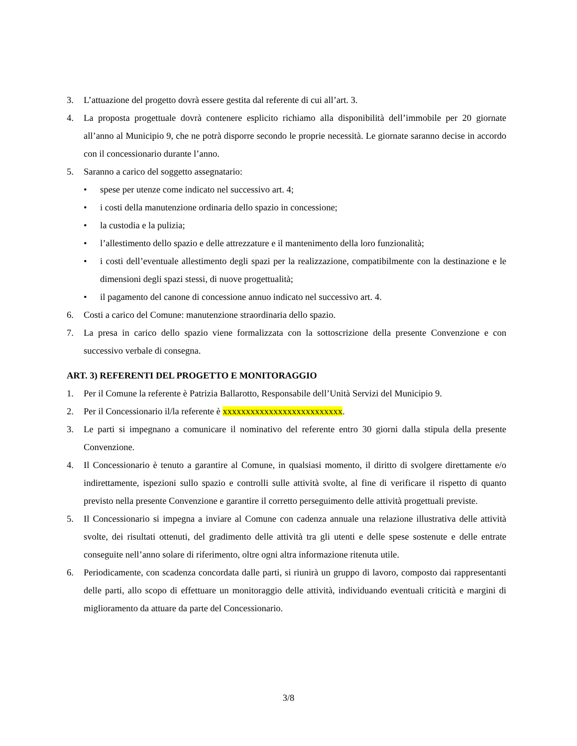3. L’attuazione del progetto dovrà essere gestita dal referente di cui all’art. 3.
4. La proposta progettuale dovrà contenere esplicito richiamo alla disponibilità dell’immobile per 20 giornate all’anno al Municipio 9, che ne potrà disporre secondo le proprie necessità. Le giornate saranno decise in accordo con il concessionario durante l’anno.
5. Saranno a carico del soggetto assegnatario:
• spese per utenze come indicato nel successivo art. 4;
• i costi della manutenzione ordinaria dello spazio in concessione;
• la custodia e la pulizia;
• l’allestimento dello spazio e delle attrezzature e il mantenimento della loro funzionalità;
• i costi dell’eventuale allestimento degli spazi per la realizzazione, compatibilmente con la destinazione e le dimensioni degli spazi stessi, di nuove progettualità;
• il pagamento del canone di concessione annuo indicato nel successivo art. 4.
6. Costi a carico del Comune: manutenzione straordinaria dello spazio.
7. La presa in carico dello spazio viene formalizzata con la sottoscrizione della presente Convenzione e con successivo verbale di consegna.
ART. 3) REFERENTI DEL PROGETTO E MONITORAGGIO
1. Per il Comune la referente è Patrizia Ballarotto, Responsabile dell’Unità Servizi del Municipio 9.
2. Per il Concessionario il/la referente è xxxxxxxxxxxxxxxxxxxxxxxxxx.
3. Le parti si impegnano a comunicare il nominativo del referente entro 30 giorni dalla stipula della presente Convenzione.
4. Il Concessionario è tenuto a garantire al Comune, in qualsiasi momento, il diritto di svolgere direttamente e/o indirettamente, ispezioni sullo spazio e controlli sulle attività svolte, al fine di verificare il rispetto di quanto previsto nella presente Convenzione e garantire il corretto perseguimento delle attività progettuali previste.
5. Il Concessionario si impegna a inviare al Comune con cadenza annuale una relazione illustrativa delle attività svolte, dei risultati ottenuti, del gradimento delle attività tra gli utenti e delle spese sostenute e delle entrate conseguite nell’anno solare di riferimento, oltre ogni altra informazione ritenuta utile.
6. Periodicamente, con scadenza concordata dalle parti, si riunirà un gruppo di lavoro, composto dai rappresentanti delle parti, allo scopo di effettuare un monitoraggio delle attività, individuando eventuali criticità e margini di miglioramento da attuare da parte del Concessionario.
3/8